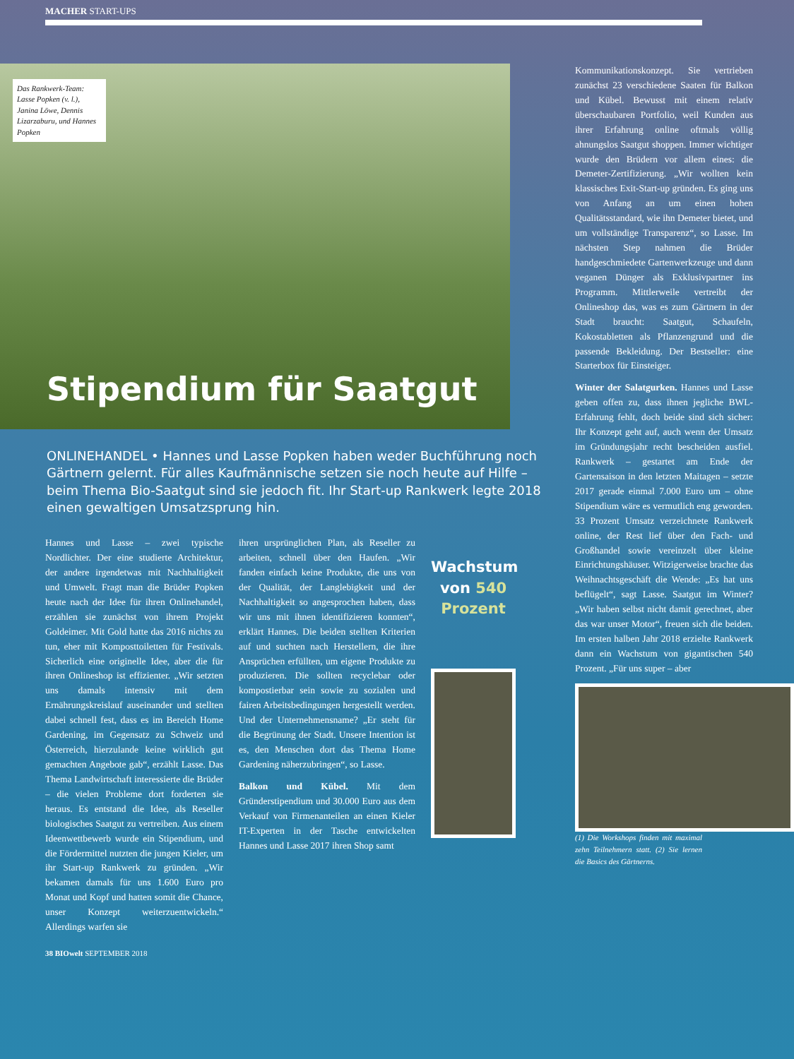MACHER START-UPS
Das Rankwerk-Team: Lasse Popken (v. l.), Janina Löwe, Dennis Lizarzaburu, und Hannes Popken
Stipendium für Saatgut
ONLINEHANDEL • Hannes und Lasse Popken haben weder Buchführung noch Gärtnern gelernt. Für alles Kaufmännische setzen sie noch heute auf Hilfe – beim Thema Bio-Saatgut sind sie jedoch fit. Ihr Start-up Rankwerk legte 2018 einen gewaltigen Umsatzsprung hin.
Hannes und Lasse – zwei typische Nordlichter. Der eine studierte Architektur, der andere irgendetwas mit Nachhaltigkeit und Umwelt. Fragt man die Brüder Popken heute nach der Idee für ihren Onlinehandel, erzählen sie zunächst von ihrem Projekt Goldeimer. Mit Gold hatte das 2016 nichts zu tun, eher mit Komposttoiletten für Festivals. Sicherlich eine originelle Idee, aber die für ihren Onlineshop ist effizienter. „Wir setzten uns damals intensiv mit dem Ernährungskreislauf auseinander und stellten dabei schnell fest, dass es im Bereich Home Gardening, im Gegensatz zu Schweiz und Österreich, hierzulande keine wirklich gut gemachten Angebote gab“, erzählt Lasse. Das Thema Landwirtschaft interessierte die Brüder – die vielen Probleme dort forderten sie heraus. Es entstand die Idee, als Reseller biologisches Saatgut zu vertreiben. Aus einem Ideenwettbewerb wurde ein Stipendium, und die Fördermittel nutzten die jungen Kieler, um ihr Start-up Rankwerk zu gründen. „Wir bekamen damals für uns 1.600 Euro pro Monat und Kopf und hatten somit die Chance, unser Konzept weiterzuentwickeln.“ Allerdings warfen sie
ihren ursprünglichen Plan, als Reseller zu arbeiten, schnell über den Haufen. „Wir fanden einfach keine Produkte, die uns von der Qualität, der Langlebigkeit und der Nachhaltigkeit so angesprochen haben, dass wir uns mit ihnen identifizieren konnten“, erklärt Hannes. Die beiden stellten Kriterien auf und suchten nach Herstellern, die ihre Ansprüchen erfüllten, um eigene Produkte zu produzieren. Die sollten recyclebar oder kompostierbar sein sowie zu sozialen und fairen Arbeitsbedingungen hergestellt werden. Und der Unternehmensname? „Er steht für die Begrünung der Stadt. Unsere Intention ist es, den Menschen dort das Thema Home Gardening näherzubringen“, so Lasse.
Balkon und Kübel. Mit dem Gründerstipendium und 30.000 Euro aus dem Verkauf von Firmenanteilen an einen Kieler IT-Experten in der Tasche entwickelten Hannes und Lasse 2017 ihren Shop samt
Wachstum von 540 Prozent
Kommunikationskonzept. Sie vertrieben zunächst 23 verschiedene Saaten für Balkon und Kübel. Bewusst mit einem relativ überschaubaren Portfolio, weil Kunden aus ihrer Erfahrung online oftmals völlig ahnungslos Saatgut shoppen. Immer wichtiger wurde den Brüdern vor allem eines: die Demeter-Zertifizierung. „Wir wollten kein klassisches Exit-Start-up gründen. Es ging uns von Anfang an um einen hohen Qualitätsstandard, wie ihn Demeter bietet, und um vollständige Transparenz“, so Lasse. Im nächsten Step nahmen die Brüder handgeschmiedete Gartenwerkzeuge und dann veganen Dünger als Exklusivpartner ins Programm. Mittlerweile vertreibt der Onlineshop das, was es zum Gärtnern in der Stadt braucht: Saatgut, Schaufeln, Kokostabletten als Pflanzengrund und die passende Bekleidung. Der Bestseller: eine Starterbox für Einsteiger.
Winter der Salatgurken. Hannes und Lasse geben offen zu, dass ihnen jegliche BWL-Erfahrung fehlt, doch beide sind sich sicher: Ihr Konzept geht auf, auch wenn der Umsatz im Gründungsjahr recht bescheiden ausfiel. Rankwerk – gestartet am Ende der Gartensaison in den letzten Maitagen – setzte 2017 gerade einmal 7.000 Euro um – ohne Stipendium wäre es vermutlich eng geworden. 33 Prozent Umsatz verzeichnete Rankwerk online, der Rest lief über den Fach- und Großhandel sowie vereinzelt über kleine Einrichtungshäuser. Witzigerweise brachte das Weihnachtsgeschäft die Wende: „Es hat uns beflügelt“, sagt Lasse. Saatgut im Winter? „Wir haben selbst nicht damit gerechnet, aber das war unser Motor“, freuen sich die beiden. Im ersten halben Jahr 2018 erzielte Rankwerk dann ein Wachstum von gigantischen 540 Prozent. „Für uns super – aber
(1) Die Workshops finden mit maximal zehn Teilnehmern statt. (2) Sie lernen die Basics des Gärtnerns.
38 BIOwelt SEPTEMBER 2018